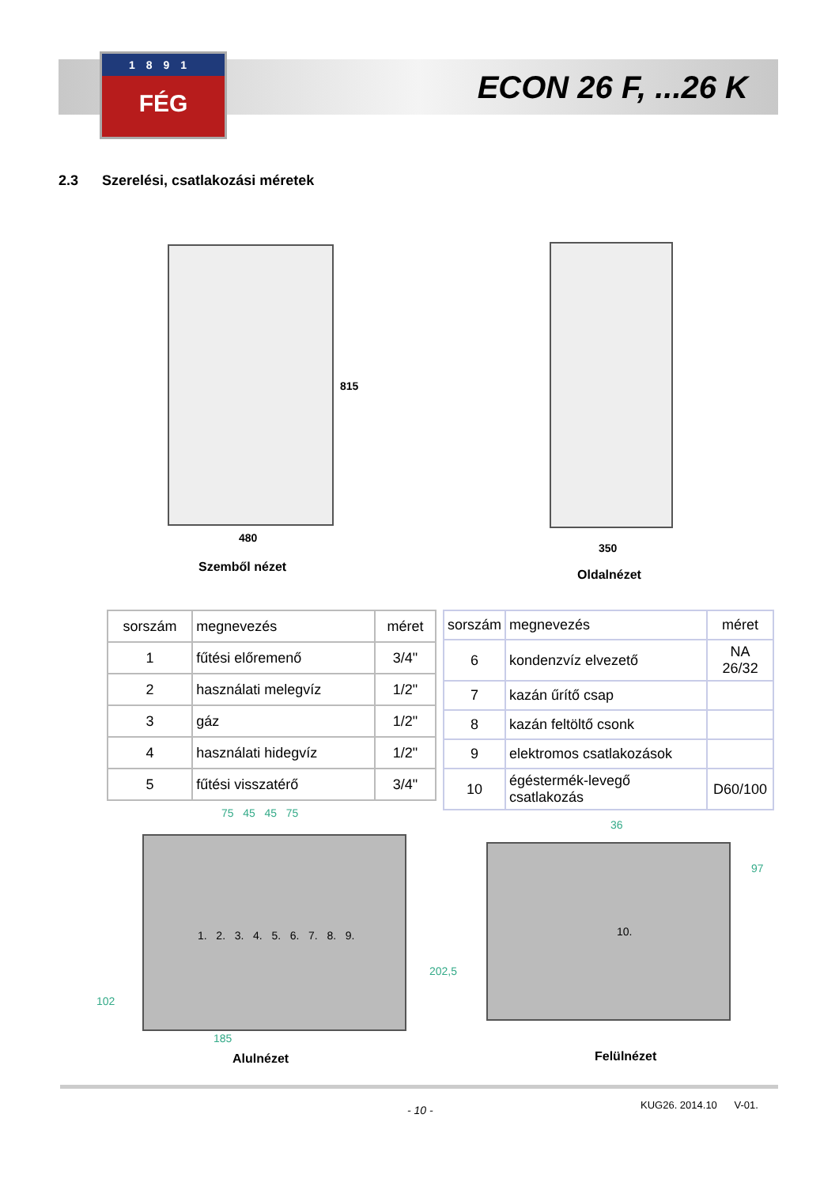1891
FÉG
ECON 26 F, ...26 K
2.3 Szerelési, csatlakozási méretek
815
480
Szemből nézet
350
Oldalnézet
| sorszám | megnevezés | méret |
| --- | --- | --- |
| 1 | fűtési előremenő | 3/4" |
| 2 | használati melegvíz | 1/2" |
| 3 | gáz | 1/2" |
| 4 | használati hidegvíz | 1/2" |
| 5 | fűtési visszatérő | 3/4" |
| sorszám | megnevezés | méret |
| --- | --- | --- |
| 6 | kondenzvíz elvezető | NA 26/32 |
| 7 | kazán űrítő csap | |
| 8 | kazán feltöltő csonk | |
| 9 | elektromos csatlakozások | |
| 10 | égéstermék-levegő csatlakozás | D60/100 |
75 45 45 75
1. 2. 3. 4. 5. 6. 7. 8. 9.
102
202,5
185
Alulnézet
36
10.
97
Felülnézet
- 10 - KUG26. 2014.10 V-01.